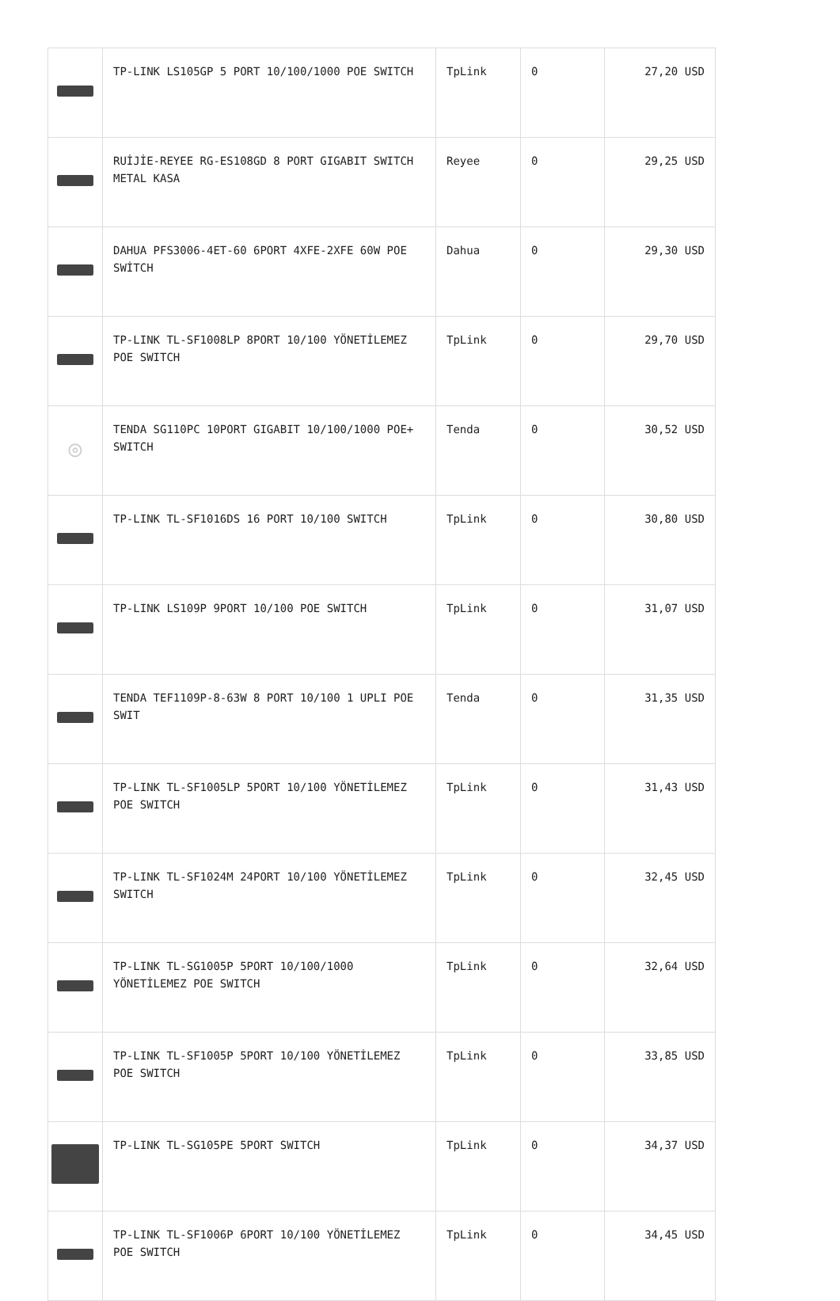| | TP-LINK LS105GP 5 PORT 10/100/1000 POE SWITCH | TpLink | 0 | 27,20 USD |
| | RUİJİE-REYEE RG-ES108GD 8 PORT GIGABIT SWITCH METAL KASA | Reyee | 0 | 29,25 USD |
| | DAHUA PFS3006-4ET-60 6PORT 4XFE-2XFE 60W POE SWİTCH | Dahua | 0 | 29,30 USD |
| | TP-LINK TL-SF1008LP 8PORT 10/100 YÖNETİLEMEZ POE SWITCH | TpLink | 0 | 29,70 USD |
| ◎ | TENDA SG110PC 10PORT GIGABIT 10/100/1000 POE+ SWITCH | Tenda | 0 | 30,52 USD |
| | TP-LINK TL-SF1016DS 16 PORT 10/100 SWITCH | TpLink | 0 | 30,80 USD |
| | TP-LINK LS109P 9PORT 10/100 POE SWITCH | TpLink | 0 | 31,07 USD |
| | TENDA TEF1109P-8-63W 8 PORT 10/100 1 UPLI POE SWIT | Tenda | 0 | 31,35 USD |
| | TP-LINK TL-SF1005LP 5PORT 10/100 YÖNETİLEMEZ POE SWITCH | TpLink | 0 | 31,43 USD |
| | TP-LINK TL-SF1024M 24PORT 10/100 YÖNETİLEMEZ SWITCH | TpLink | 0 | 32,45 USD |
| | TP-LINK TL-SG1005P 5PORT 10/100/1000 YÖNETİLEMEZ POE SWITCH | TpLink | 0 | 32,64 USD |
| | TP-LINK TL-SF1005P 5PORT 10/100 YÖNETİLEMEZ POE SWITCH | TpLink | 0 | 33,85 USD |
| | TP-LINK TL-SG105PE 5PORT SWITCH | TpLink | 0 | 34,37 USD |
| | TP-LINK TL-SF1006P 6PORT 10/100 YÖNETİLEMEZ POE SWITCH | TpLink | 0 | 34,45 USD |